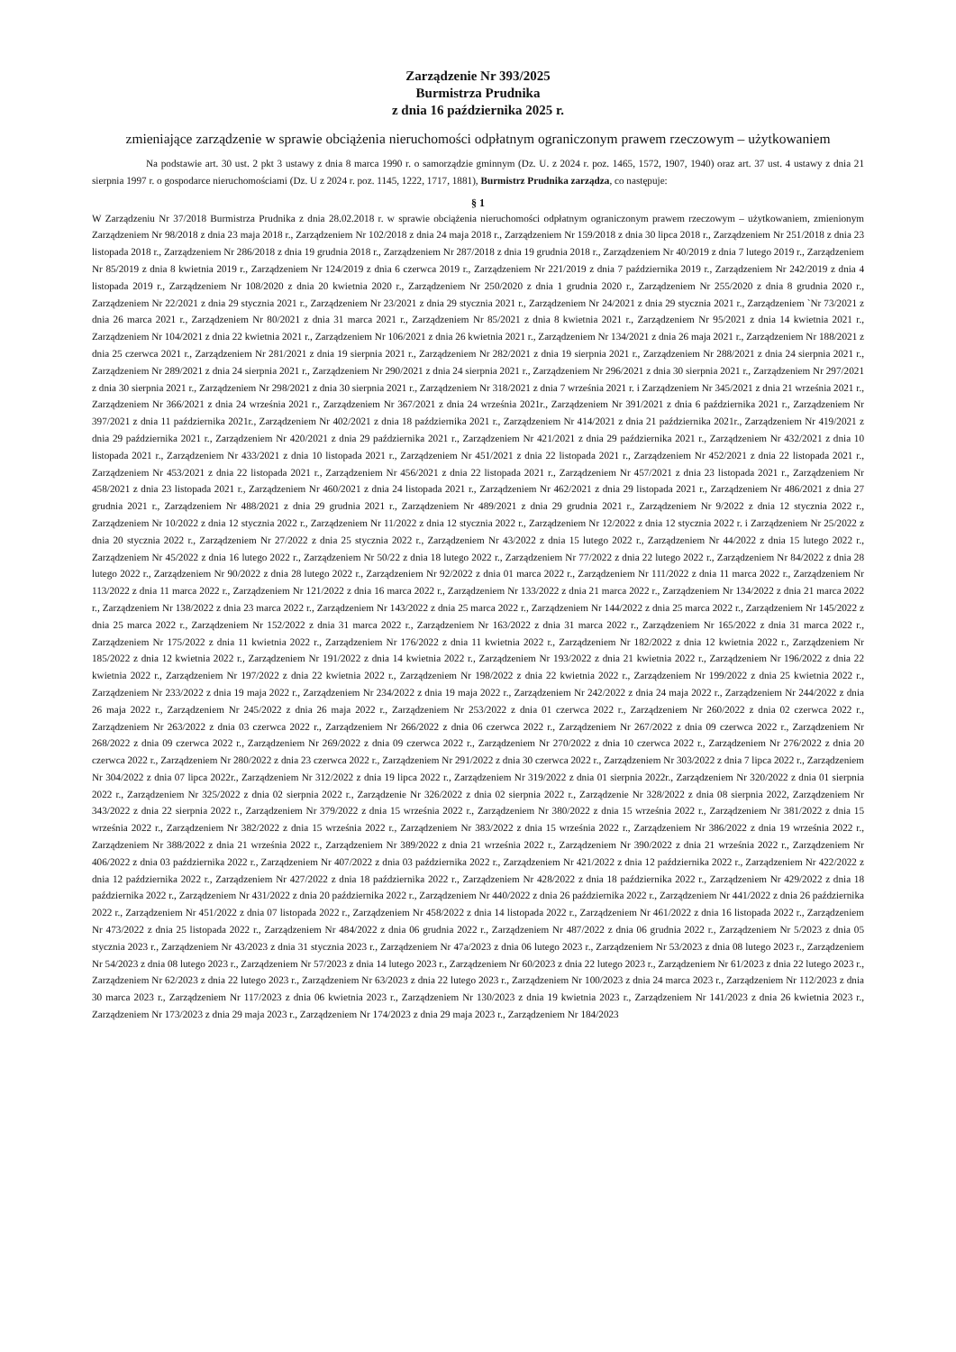Zarządzenie Nr 393/2025
Burmistrza Prudnika
z dnia 16 października 2025 r.
zmieniające zarządzenie w sprawie obciążenia nieruchomości odpłatnym ograniczonym prawem rzeczowym – użytkowaniem
Na podstawie art. 30 ust. 2 pkt 3 ustawy z dnia 8 marca 1990 r. o samorządzie gminnym (Dz. U. z 2024 r. poz. 1465, 1572, 1907, 1940) oraz art. 37 ust. 4 ustawy z dnia 21 sierpnia 1997 r. o gospodarce nieruchomościami (Dz. U z 2024 r. poz. 1145, 1222, 1717, 1881), Burmistrz Prudnika zarządza, co następuje:
§ 1
W Zarządzeniu Nr 37/2018 Burmistrza Prudnika z dnia 28.02.2018 r. w sprawie obciążenia nieruchomości odpłatnym ograniczonym prawem rzeczowym – użytkowaniem, zmienionym Zarządzeniem Nr 98/2018 z dnia 23 maja 2018 r., Zarządzeniem Nr 102/2018 z dnia 24 maja 2018 r., Zarządzeniem Nr 159/2018 z dnia 30 lipca 2018 r., Zarządzeniem Nr 251/2018 z dnia 23 listopada 2018 r., Zarządzeniem Nr 286/2018 z dnia 19 grudnia 2018 r., Zarządzeniem Nr 287/2018 z dnia 19 grudnia 2018 r., Zarządzeniem Nr 40/2019 z dnia 7 lutego 2019 r., Zarządzeniem Nr 85/2019 z dnia 8 kwietnia 2019 r., Zarządzeniem Nr 124/2019 z dnia 6 czerwca 2019 r., Zarządzeniem Nr 221/2019 z dnia 7 października 2019 r., Zarządzeniem Nr 242/2019 z dnia 4 listopada 2019 r., Zarządzeniem Nr 108/2020 z dnia 20 kwietnia 2020 r., Zarządzeniem Nr 250/2020 z dnia 1 grudnia 2020 r., Zarządzeniem Nr 255/2020 z dnia 8 grudnia 2020 r., Zarządzeniem Nr 22/2021 z dnia 29 stycznia 2021 r., Zarządzeniem Nr 23/2021 z dnia 29 stycznia 2021 r., Zarządzeniem Nr 24/2021 z dnia 29 stycznia 2021 r., Zarządzeniem `Nr 73/2021 z dnia 26 marca 2021 r., Zarządzeniem Nr 80/2021 z dnia 31 marca 2021 r., Zarządzeniem Nr 85/2021 z dnia 8 kwietnia 2021 r., Zarządzeniem Nr 95/2021 z dnia 14 kwietnia 2021 r., Zarządzeniem Nr 104/2021 z dnia 22 kwietnia 2021 r., Zarządzeniem Nr 106/2021 z dnia 26 kwietnia 2021 r., Zarządzeniem Nr 134/2021 z dnia 26 maja 2021 r., Zarządzeniem Nr 188/2021 z dnia 25 czerwca 2021 r., Zarządzeniem Nr 281/2021 z dnia 19 sierpnia 2021 r., Zarządzeniem Nr 282/2021 z dnia 19 sierpnia 2021 r., Zarządzeniem Nr 288/2021 z dnia 24 sierpnia 2021 r., Zarządzeniem Nr 289/2021 z dnia 24 sierpnia 2021 r., Zarządzeniem Nr 290/2021 z dnia 24 sierpnia 2021 r., Zarządzeniem Nr 296/2021 z dnia 30 sierpnia 2021 r., Zarządzeniem Nr 297/2021 z dnia 30 sierpnia 2021 r., Zarządzeniem Nr 298/2021 z dnia 30 sierpnia 2021 r., Zarządzeniem Nr 318/2021 z dnia 7 września 2021 r. i Zarządzeniem Nr 345/2021 z dnia 21 września 2021 r., Zarządzeniem Nr 366/2021 z dnia 24 września 2021 r., Zarządzeniem Nr 367/2021 z dnia 24 września 2021r., Zarządzeniem Nr 391/2021 z dnia 6 października 2021 r., Zarządzeniem Nr 397/2021 z dnia 11 października 2021r., Zarządzeniem Nr 402/2021 z dnia 18 października 2021 r., Zarządzeniem Nr 414/2021 z dnia 21 października 2021r., Zarządzeniem Nr 419/2021 z dnia 29 października 2021 r., Zarządzeniem Nr 420/2021 z dnia 29 października 2021 r., Zarządzeniem Nr 421/2021 z dnia 29 października 2021 r., Zarządzeniem Nr 432/2021 z dnia 10 listopada 2021 r., Zarządzeniem Nr 433/2021 z dnia 10 listopada 2021 r., Zarządzeniem Nr 451/2021 z dnia 22 listopada 2021 r., Zarządzeniem Nr 452/2021 z dnia 22 listopada 2021 r., Zarządzeniem Nr 453/2021 z dnia 22 listopada 2021 r., Zarządzeniem Nr 456/2021 z dnia 22 listopada 2021 r., Zarządzeniem Nr 457/2021 z dnia 23 listopada 2021 r., Zarządzeniem Nr 458/2021 z dnia 23 listopada 2021 r., Zarządzeniem Nr 460/2021 z dnia 24 listopada 2021 r., Zarządzeniem Nr 462/2021 z dnia 29 listopada 2021 r., Zarządzeniem Nr 486/2021 z dnia 27 grudnia 2021 r., Zarządzeniem Nr 488/2021 z dnia 29 grudnia 2021 r., Zarządzeniem Nr 489/2021 z dnia 29 grudnia 2021 r., Zarządzeniem Nr 9/2022 z dnia 12 stycznia 2022 r., Zarządzeniem Nr 10/2022 z dnia 12 stycznia 2022 r., Zarządzeniem Nr 11/2022 z dnia 12 stycznia 2022 r., Zarządzeniem Nr 12/2022 z dnia 12 stycznia 2022 r. i Zarządzeniem Nr 25/2022 z dnia 20 stycznia 2022 r., Zarządzeniem Nr 27/2022 z dnia 25 stycznia 2022 r., Zarządzeniem Nr 43/2022 z dnia 15 lutego 2022 r., Zarządzeniem Nr 44/2022 z dnia 15 lutego 2022 r., Zarządzeniem Nr 45/2022 z dnia 16 lutego 2022 r., Zarządzeniem Nr 50/22 z dnia 18 lutego 2022 r., Zarządzeniem Nr 77/2022 z dnia 22 lutego 2022 r., Zarządzeniem Nr 84/2022 z dnia 28 lutego 2022 r., Zarządzeniem Nr 90/2022 z dnia 28 lutego 2022 r., Zarządzeniem Nr 92/2022 z dnia 01 marca 2022 r., Zarządzeniem Nr 111/2022 z dnia 11 marca 2022 r., Zarządzeniem Nr 113/2022 z dnia 11 marca 2022 r., Zarządzeniem Nr 121/2022 z dnia 16 marca 2022 r., Zarządzeniem Nr 133/2022 z dnia 21 marca 2022 r., Zarządzeniem Nr 134/2022 z dnia 21 marca 2022 r., Zarządzeniem Nr 138/2022 z dnia 23 marca 2022 r., Zarządzeniem Nr 143/2022 z dnia 25 marca 2022 r., Zarządzeniem Nr 144/2022 z dnia 25 marca 2022 r., Zarządzeniem Nr 145/2022 z dnia 25 marca 2022 r., Zarządzeniem Nr 152/2022 z dnia 31 marca 2022 r., Zarządzeniem Nr 163/2022 z dnia 31 marca 2022 r., Zarządzeniem Nr 165/2022 z dnia 31 marca 2022 r., Zarządzeniem Nr 175/2022 z dnia 11 kwietnia 2022 r., Zarządzeniem Nr 176/2022 z dnia 11 kwietnia 2022 r., Zarządzeniem Nr 182/2022 z dnia 12 kwietnia 2022 r., Zarządzeniem Nr 185/2022 z dnia 12 kwietnia 2022 r., Zarządzeniem Nr 191/2022 z dnia 14 kwietnia 2022 r., Zarządzeniem Nr 193/2022 z dnia 21 kwietnia 2022 r., Zarządzeniem Nr 196/2022 z dnia 22 kwietnia 2022 r., Zarządzeniem Nr 197/2022 z dnia 22 kwietnia 2022 r., Zarządzeniem Nr 198/2022 z dnia 22 kwietnia 2022 r., Zarządzeniem Nr 199/2022 z dnia 25 kwietnia 2022 r., Zarządzeniem Nr 233/2022 z dnia 19 maja 2022 r., Zarządzeniem Nr 234/2022 z dnia 19 maja 2022 r., Zarządzeniem Nr 242/2022 z dnia 24 maja 2022 r., Zarządzeniem Nr 244/2022 z dnia 26 maja 2022 r., Zarządzeniem Nr 245/2022 z dnia 26 maja 2022 r., Zarządzeniem Nr 253/2022 z dnia 01 czerwca 2022 r., Zarządzeniem Nr 260/2022 z dnia 02 czerwca 2022 r., Zarządzeniem Nr 263/2022 z dnia 03 czerwca 2022 r., Zarządzeniem Nr 266/2022 z dnia 06 czerwca 2022 r., Zarządzeniem Nr 267/2022 z dnia 09 czerwca 2022 r., Zarządzeniem Nr 268/2022 z dnia 09 czerwca 2022 r., Zarządzeniem Nr 269/2022 z dnia 09 czerwca 2022 r., Zarządzeniem Nr 270/2022 z dnia 10 czerwca 2022 r., Zarządzeniem Nr 276/2022 z dnia 20 czerwca 2022 r., Zarządzeniem Nr 280/2022 z dnia 23 czerwca 2022 r., Zarządzeniem Nr 291/2022 z dnia 30 czerwca 2022 r., Zarządzeniem Nr 303/2022 z dnia 7 lipca 2022 r., Zarządzeniem Nr 304/2022 z dnia 07 lipca 2022r., Zarządzeniem Nr 312/2022 z dnia 19 lipca 2022 r., Zarządzeniem Nr 319/2022 z dnia 01 sierpnia 2022r., Zarządzeniem Nr 320/2022 z dnia 01 sierpnia 2022 r., Zarządzeniem Nr 325/2022 z dnia 02 sierpnia 2022 r., Zarządzenie Nr 326/2022 z dnia 02 sierpnia 2022 r., Zarządzenie Nr 328/2022 z dnia 08 sierpnia 2022, Zarządzeniem Nr 343/2022 z dnia 22 sierpnia 2022 r., Zarządzeniem Nr 379/2022 z dnia 15 września 2022 r., Zarządzeniem Nr 380/2022 z dnia 15 września 2022 r., Zarządzeniem Nr 381/2022 z dnia 15 września 2022 r., Zarządzeniem Nr 382/2022 z dnia 15 września 2022 r., Zarządzeniem Nr 383/2022 z dnia 15 września 2022 r., Zarządzeniem Nr 386/2022 z dnia 19 września 2022 r., Zarządzeniem Nr 388/2022 z dnia 21 września 2022 r., Zarządzeniem Nr 389/2022 z dnia 21 września 2022 r., Zarządzeniem Nr 390/2022 z dnia 21 września 2022 r., Zarządzeniem Nr 406/2022 z dnia 03 października 2022 r., Zarządzeniem Nr 407/2022 z dnia 03 października 2022 r., Zarządzeniem Nr 421/2022 z dnia 12 października 2022 r., Zarządzeniem Nr 422/2022 z dnia 12 października 2022 r., Zarządzeniem Nr 427/2022 z dnia 18 października 2022 r., Zarządzeniem Nr 428/2022 z dnia 18 października 2022 r., Zarządzeniem Nr 429/2022 z dnia 18 października 2022 r., Zarządzeniem Nr 431/2022 z dnia 20 października 2022 r., Zarządzeniem Nr 440/2022 z dnia 26 października 2022 r., Zarządzeniem Nr 441/2022 z dnia 26 października 2022 r., Zarządzeniem Nr 451/2022 z dnia 07 listopada 2022 r., Zarządzeniem Nr 458/2022 z dnia 14 listopada 2022 r., Zarządzeniem Nr 461/2022 z dnia 16 listopada 2022 r., Zarządzeniem Nr 473/2022 z dnia 25 listopada 2022 r., Zarządzeniem Nr 484/2022 z dnia 06 grudnia 2022 r., Zarządzeniem Nr 487/2022 z dnia 06 grudnia 2022 r., Zarządzeniem Nr 5/2023 z dnia 05 stycznia 2023 r., Zarządzeniem Nr 43/2023 z dnia 31 stycznia 2023 r., Zarządzeniem Nr 47a/2023 z dnia 06 lutego 2023 r., Zarządzeniem Nr 53/2023 z dnia 08 lutego 2023 r., Zarządzeniem Nr 54/2023 z dnia 08 lutego 2023 r., Zarządzeniem Nr 57/2023 z dnia 14 lutego 2023 r., Zarządzeniem Nr 60/2023 z dnia 22 lutego 2023 r., Zarządzeniem Nr 61/2023 z dnia 22 lutego 2023 r., Zarządzeniem Nr 62/2023 z dnia 22 lutego 2023 r., Zarządzeniem Nr 63/2023 z dnia 22 lutego 2023 r., Zarządzeniem Nr 100/2023 z dnia 24 marca 2023 r., Zarządzeniem Nr 112/2023 z dnia 30 marca 2023 r., Zarządzeniem Nr 117/2023 z dnia 06 kwietnia 2023 r., Zarządzeniem Nr 130/2023 z dnia 19 kwietnia 2023 r., Zarządzeniem Nr 141/2023 z dnia 26 kwietnia 2023 r., Zarządzeniem Nr 173/2023 z dnia 29 maja 2023 r., Zarządzeniem Nr 174/2023 z dnia 29 maja 2023 r., Zarządzeniem Nr 184/2023